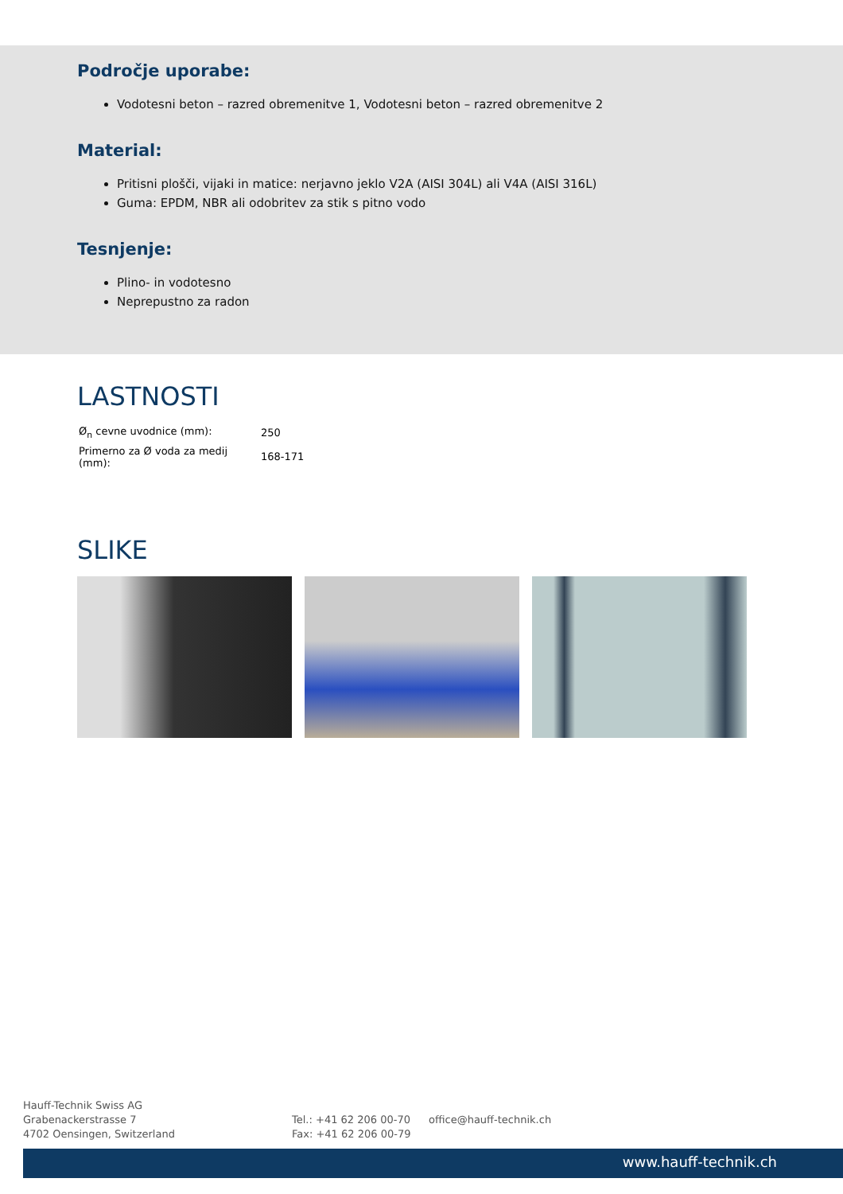Področje uporabe:
Vodotesni beton – razred obremenitve 1, Vodotesni beton – razred obremenitve 2
Material:
Pritisni plošči, vijaki in matice: nerjavno jeklo V2A (AISI 304L) ali V4A (AISI 316L)
Guma: EPDM, NBR ali odobritev za stik s pitno vodo
Tesnjenje:
Plino- in vodotesno
Neprepustno za radon
LASTNOSTI
| Ø<sub>n</sub> cevne uvodnice (mm): | 250 |
| Primerno za Ø voda za medij (mm): | 168-171 |
SLIKE
Hauff-Technik Swiss AG
Grabenackerstrasse 7
4702 Oensingen, Switzerland
Tel.: +41 62 206 00-70
Fax: +41 62 206 00-79
office@hauff-technik.ch
www.hauff-technik.ch